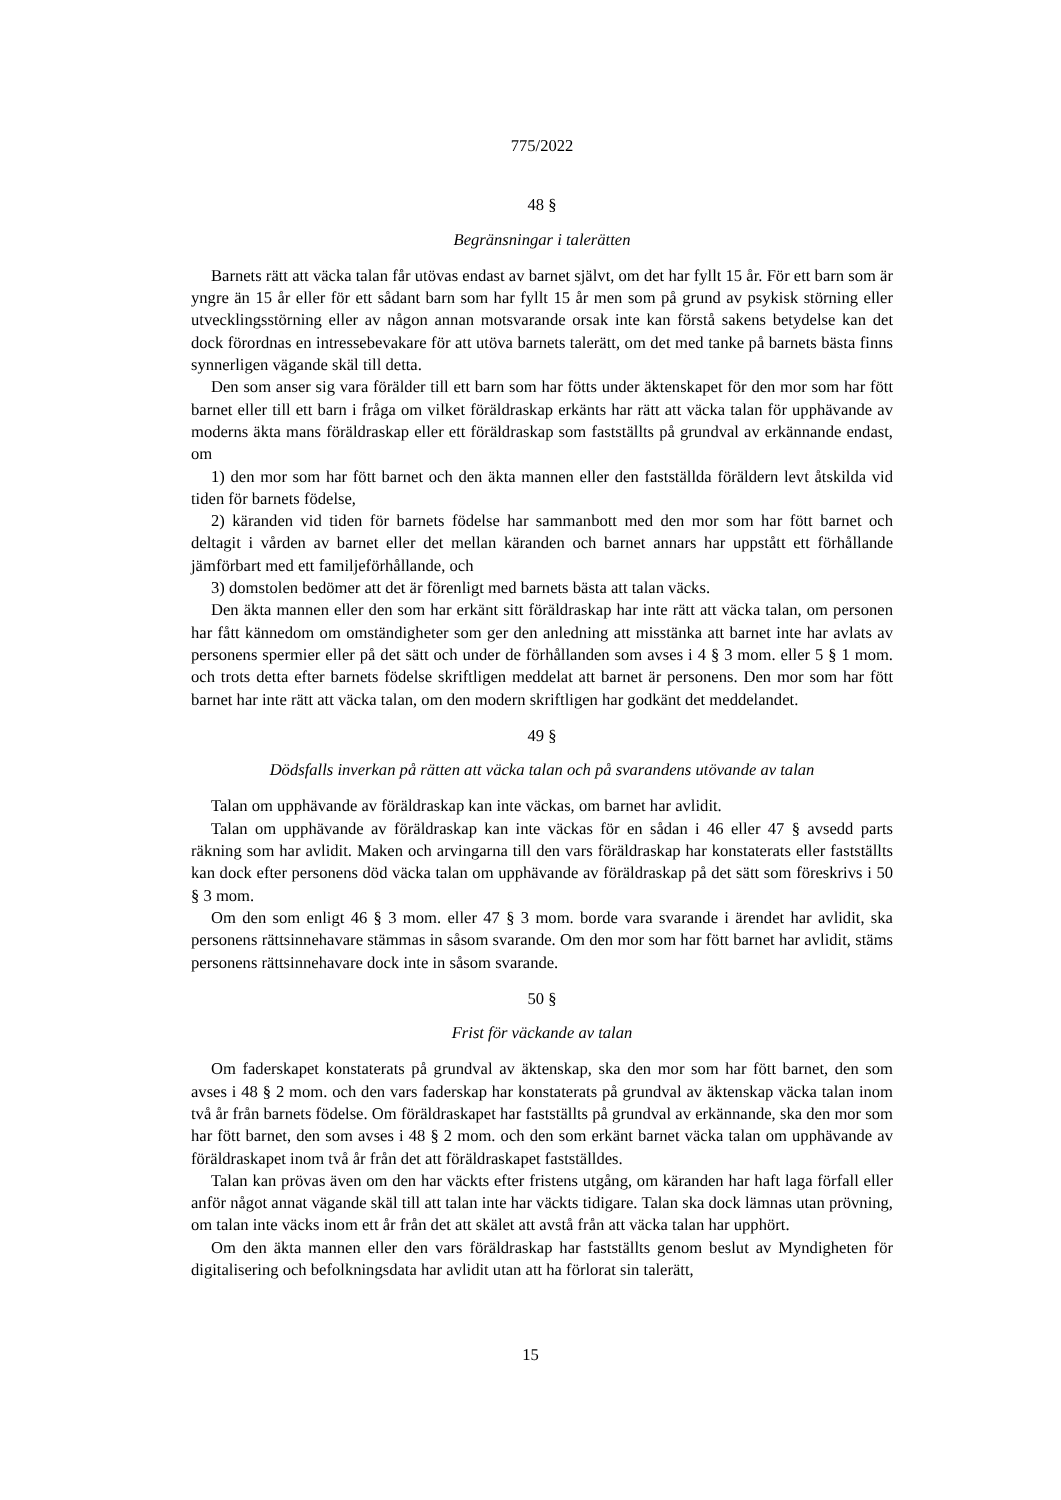775/2022
48 §
Begränsningar i talerätten
Barnets rätt att väcka talan får utövas endast av barnet självt, om det har fyllt 15 år. För ett barn som är yngre än 15 år eller för ett sådant barn som har fyllt 15 år men som på grund av psykisk störning eller utvecklingsstörning eller av någon annan motsvarande orsak inte kan förstå sakens betydelse kan det dock förordnas en intressebevakare för att utöva barnets talerätt, om det med tanke på barnets bästa finns synnerligen vägande skäl till detta.
Den som anser sig vara förälder till ett barn som har fötts under äktenskapet för den mor som har fött barnet eller till ett barn i fråga om vilket föräldraskap erkänts har rätt att väcka talan för upphävande av moderns äkta mans föräldraskap eller ett föräldraskap som fastställts på grundval av erkännande endast, om
1) den mor som har fött barnet och den äkta mannen eller den fastställda föräldern levt åtskilda vid tiden för barnets födelse,
2) käranden vid tiden för barnets födelse har sammanbott med den mor som har fött barnet och deltagit i vården av barnet eller det mellan käranden och barnet annars har uppstått ett förhållande jämförbart med ett familjeförhållande, och
3) domstolen bedömer att det är förenligt med barnets bästa att talan väcks.
Den äkta mannen eller den som har erkänt sitt föräldraskap har inte rätt att väcka talan, om personen har fått kännedom om omständigheter som ger den anledning att misstänka att barnet inte har avlats av personens spermier eller på det sätt och under de förhållanden som avses i 4 § 3 mom. eller 5 § 1 mom. och trots detta efter barnets födelse skriftligen meddelat att barnet är personens. Den mor som har fött barnet har inte rätt att väcka talan, om den modern skriftligen har godkänt det meddelandet.
49 §
Dödsfalls inverkan på rätten att väcka talan och på svarandens utövande av talan
Talan om upphävande av föräldraskap kan inte väckas, om barnet har avlidit.
Talan om upphävande av föräldraskap kan inte väckas för en sådan i 46 eller 47 § avsedd parts räkning som har avlidit. Maken och arvingarna till den vars föräldraskap har konstaterats eller fastställts kan dock efter personens död väcka talan om upphävande av föräldraskap på det sätt som föreskrivs i 50 § 3 mom.
Om den som enligt 46 § 3 mom. eller 47 § 3 mom. borde vara svarande i ärendet har avlidit, ska personens rättsinnehavare stämmas in såsom svarande. Om den mor som har fött barnet har avlidit, stäms personens rättsinnehavare dock inte in såsom svarande.
50 §
Frist för väckande av talan
Om faderskapet konstaterats på grundval av äktenskap, ska den mor som har fött barnet, den som avses i 48 § 2 mom. och den vars faderskap har konstaterats på grundval av äktenskap väcka talan inom två år från barnets födelse. Om föräldraskapet har fastställts på grundval av erkännande, ska den mor som har fött barnet, den som avses i 48 § 2 mom. och den som erkänt barnet väcka talan om upphävande av föräldraskapet inom två år från det att föräldraskapet fastställdes.
Talan kan prövas även om den har väckts efter fristens utgång, om käranden har haft laga förfall eller anför något annat vägande skäl till att talan inte har väckts tidigare. Talan ska dock lämnas utan prövning, om talan inte väcks inom ett år från det att skälet att avstå från att väcka talan har upphört.
Om den äkta mannen eller den vars föräldraskap har fastställts genom beslut av Myndigheten för digitalisering och befolkningsdata har avlidit utan att ha förlorat sin talerätt,
15